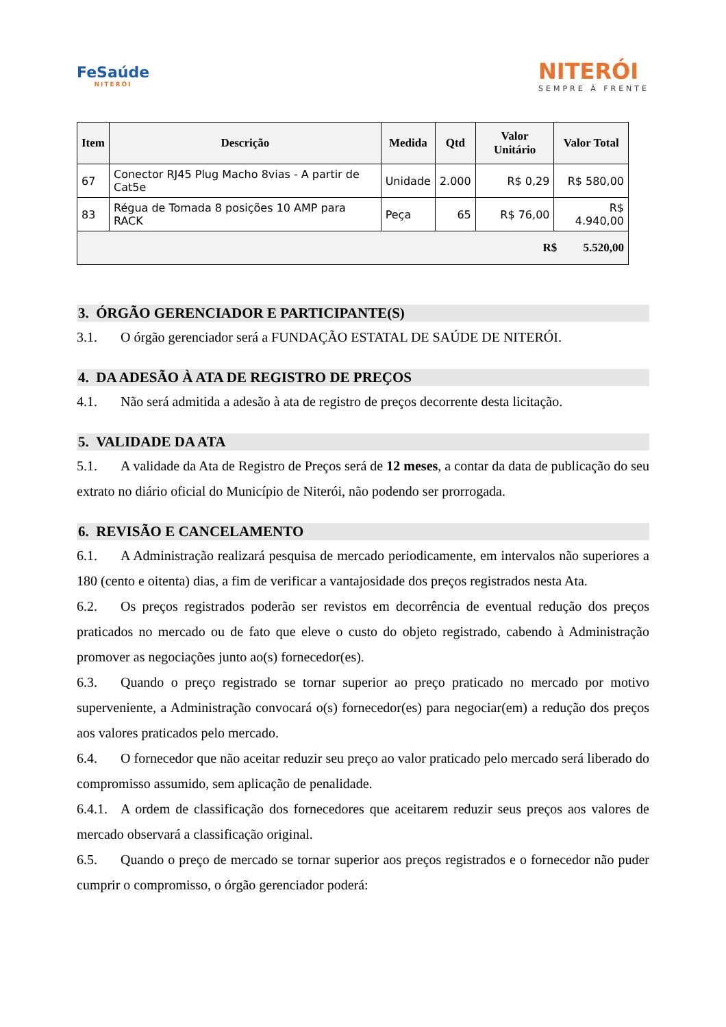FeSaúde
NITERÓI
NITERÓI
SEMPRE À FRENTE
| Item | Descrição | Medida | Qtd | Valor Unitário | Valor Total |
| --- | --- | --- | --- | --- | --- |
| 67 | Conector RJ45 Plug Macho 8vias - A partir de Cat5e | Unidade | 2.000 | R$ 0,29 | R$ 580,00 |
| 83 | Régua de Tomada 8 posições 10 AMP para RACK | Peça | 65 | R$ 76,00 | R$ 4.940,00 |
| R$ 5.520,00 | | | | | |
3. ÓRGÃO GERENCIADOR E PARTICIPANTE(S)
3.1. O órgão gerenciador será a FUNDAÇÃO ESTATAL DE SAÚDE DE NITERÓI.
4. DA ADESÃO À ATA DE REGISTRO DE PREÇOS
4.1. Não será admitida a adesão à ata de registro de preços decorrente desta licitação.
5. VALIDADE DA ATA
5.1. A validade da Ata de Registro de Preços será de 12 meses, a contar da data de publicação do seu extrato no diário oficial do Município de Niterói, não podendo ser prorrogada.
6. REVISÃO E CANCELAMENTO
6.1. A Administração realizará pesquisa de mercado periodicamente, em intervalos não superiores a 180 (cento e oitenta) dias, a fim de verificar a vantajosidade dos preços registrados nesta Ata.
6.2. Os preços registrados poderão ser revistos em decorrência de eventual redução dos preços praticados no mercado ou de fato que eleve o custo do objeto registrado, cabendo à Administração promover as negociações junto ao(s) fornecedor(es).
6.3. Quando o preço registrado se tornar superior ao preço praticado no mercado por motivo superveniente, a Administração convocará o(s) fornecedor(es) para negociar(em) a redução dos preços aos valores praticados pelo mercado.
6.4. O fornecedor que não aceitar reduzir seu preço ao valor praticado pelo mercado será liberado do compromisso assumido, sem aplicação de penalidade.
6.4.1. A ordem de classificação dos fornecedores que aceitarem reduzir seus preços aos valores de mercado observará a classificação original.
6.5. Quando o preço de mercado se tornar superior aos preços registrados e o fornecedor não puder cumprir o compromisso, o órgão gerenciador poderá: